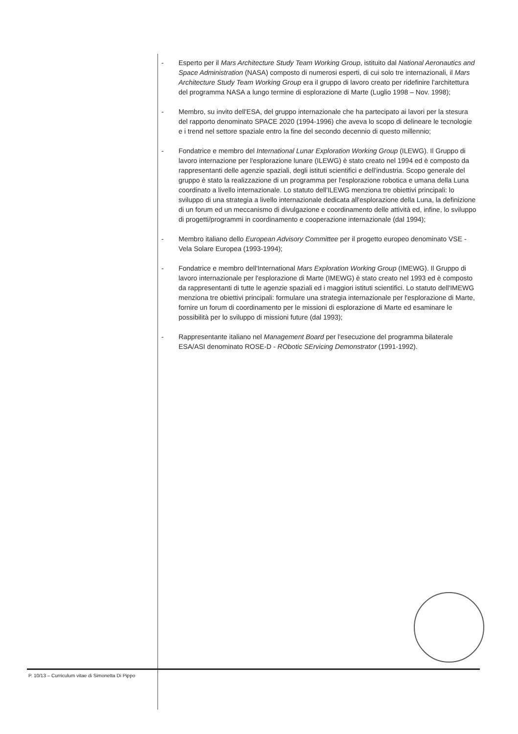- Esperto per il Mars Architecture Study Team Working Group, istituito dal National Aeronautics and Space Administration (NASA) composto di numerosi esperti, di cui solo tre internazionali, il Mars Architecture Study Team Working Group era il gruppo di lavoro creato per ridefinire l'architettura del programma NASA a lungo termine di esplorazione di Marte (Luglio 1998 – Nov. 1998);
- Membro, su invito dell'ESA, del gruppo internazionale che ha partecipato ai lavori per la stesura del rapporto denominato SPACE 2020 (1994-1996) che aveva lo scopo di delineare le tecnologie e i trend nel settore spaziale entro la fine del secondo decennio di questo millennio;
- Fondatrice e membro del International Lunar Exploration Working Group (ILEWG). Il Gruppo di lavoro internazione per l'esplorazione lunare (ILEWG) è stato creato nel 1994 ed è composto da rappresentanti delle agenzie spaziali, degli istituti scientifici e dell'industria. Scopo generale del gruppo è stato la realizzazione di un programma per l'esplorazione robotica e umana della Luna coordinato a livello internazionale. Lo statuto dell'ILEWG menziona tre obiettivi principali: lo sviluppo di una strategia a livello internazionale dedicata all'esplorazione della Luna, la definizione di un forum ed un meccanismo di divulgazione e coordinamento delle attività ed, infine, lo sviluppo di progetti/programmi in coordinamento e cooperazione internazionale (dal 1994);
- Membro italiano dello European Advisory Committee per il progetto europeo denominato VSE - Vela Solare Europea (1993-1994);
- Fondatrice e membro dell'International Mars Exploration Working Group (IMEWG). Il Gruppo di lavoro internazionale per l'esplorazione di Marte (IMEWG) è stato creato nel 1993 ed è composto da rappresentanti di tutte le agenzie spaziali ed i maggiori istituti scientifici. Lo statuto dell'IMEWG menziona tre obiettivi principali: formulare una strategia internazionale per l'esplorazione di Marte, fornire un forum di coordinamento per le missioni di esplorazione di Marte ed esaminare le possibilità per lo sviluppo di missioni future (dal 1993);
- Rappresentante italiano nel Management Board per l'esecuzione del programma bilaterale ESA/ASI denominato ROSE-D - RObotic SErvicing Demonstrator (1991-1992).
P. 10/13 – Curriculum vitae di Simonetta Di Pippo